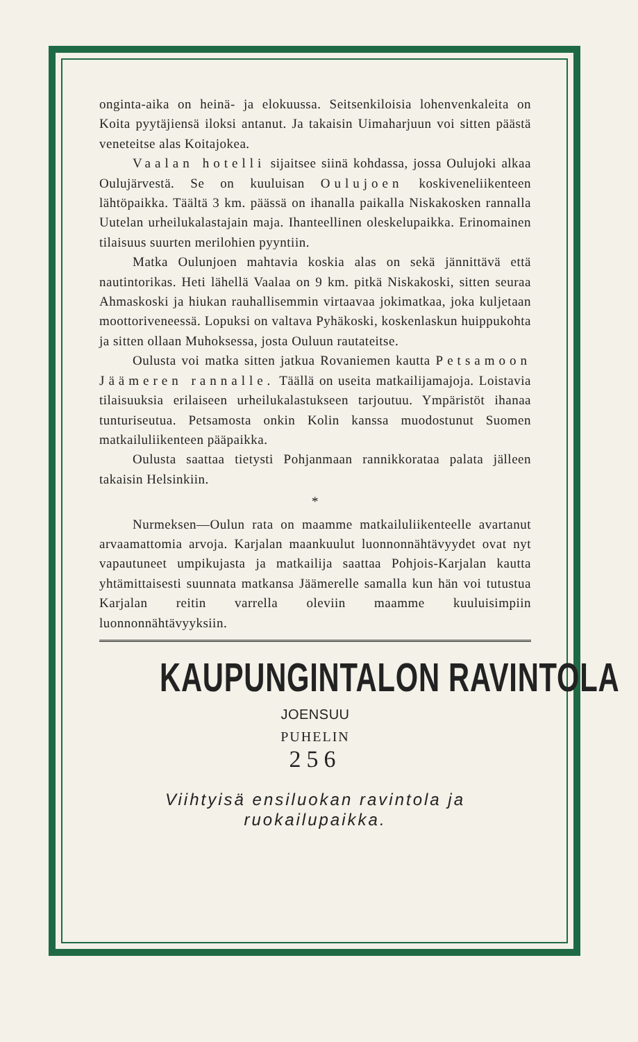onginta-aika on heinä- ja elokuussa. Seitsenkiloisia lohenvenkaleita on Koita pyytäjiensä iloksi antanut. Ja takaisin Uimaharjuun voi sitten päästä veneteitse alas Koitajokea.
Vaalan hotelli sijaitsee siinä kohdassa, jossa Oulujoki alkaa Oulujärvestä. Se on kuuluisan Oulujoen koskiveneliikenteen lähtöpaikka. Täältä 3 km. päässä on ihanalla paikalla Niskakosken rannalla Uutelan urheilukalastajain maja. Ihanteellinen oleskelupaikka. Erinomainen tilaisuus suurten merilohien pyyntiin.
Matka Oulunjoen mahtavia koskia alas on sekä jännittävä että nautintorikas. Heti lähellä Vaalaa on 9 km. pitkä Niskakoski, sitten seuraa Ahmaskoski ja hiukan rauhallisemmin virtaavaa jokimatkaa, joka kuljetaan moottoriveneessä. Lopuksi on valtava Pyhäkoski, koskenlaskun huippukohta ja sitten ollaan Muhoksessa, josta Ouluun rautateitse.
Oulusta voi matka sitten jatkua Rovaniemen kautta Petsamoon Jäämeren rannalle. Täällä on useita matkailijamajoja. Loistavia tilaisuuksia erilaiseen urheilukalastukseen tarjoutuu. Ympäristöt ihanaa tunturiseutua. Petsamosta onkin Kolin kanssa muodostunut Suomen matkailuliikenteen pääpaikka.
Oulusta saattaa tietysti Pohjanmaan rannikkorataa palata jälleen takaisin Helsinkiin.
*
Nurmeksen—Oulun rata on maamme matkailuliikenteelle avartanut arvaamattomia arvoja. Karjalan maankuulut luonnonnähtävyydet ovat nyt vapautuneet umpikujasta ja matkailija saattaa Pohjois-Karjalan kautta yhtämittaisesti suunnata matkansa Jäämerelle samalla kun hän voi tutustua Karjalan reitin varrella oleviin maamme kuuluisimpiin luonnonnähtävyyksiin.
KAUPUNGINTALON RAVINTOLA
JOENSUU
PUHELIN
256
Viihtyisä ensiluokan ravintola ja ruokailupaikka.